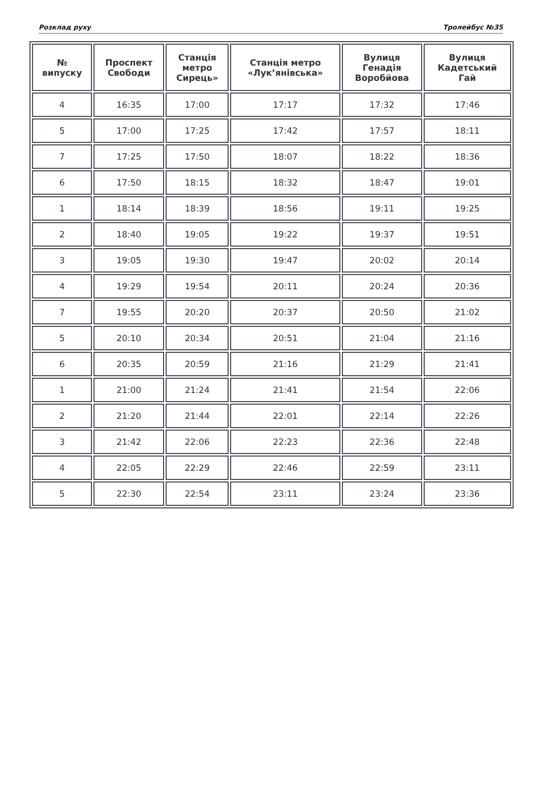Розклад руху Тролейбус №35
| № випуску | Проспект Свободи | Станція метро Сирець» | Станція метро «Лук’янівська» | Вулиця Генадія Воробйова | Вулиця Кадетський Гай |
| --- | --- | --- | --- | --- | --- |
| 4 | 16:35 | 17:00 | 17:17 | 17:32 | 17:46 |
| 5 | 17:00 | 17:25 | 17:42 | 17:57 | 18:11 |
| 7 | 17:25 | 17:50 | 18:07 | 18:22 | 18:36 |
| 6 | 17:50 | 18:15 | 18:32 | 18:47 | 19:01 |
| 1 | 18:14 | 18:39 | 18:56 | 19:11 | 19:25 |
| 2 | 18:40 | 19:05 | 19:22 | 19:37 | 19:51 |
| 3 | 19:05 | 19:30 | 19:47 | 20:02 | 20:14 |
| 4 | 19:29 | 19:54 | 20:11 | 20:24 | 20:36 |
| 7 | 19:55 | 20:20 | 20:37 | 20:50 | 21:02 |
| 5 | 20:10 | 20:34 | 20:51 | 21:04 | 21:16 |
| 6 | 20:35 | 20:59 | 21:16 | 21:29 | 21:41 |
| 1 | 21:00 | 21:24 | 21:41 | 21:54 | 22:06 |
| 2 | 21:20 | 21:44 | 22:01 | 22:14 | 22:26 |
| 3 | 21:42 | 22:06 | 22:23 | 22:36 | 22:48 |
| 4 | 22:05 | 22:29 | 22:46 | 22:59 | 23:11 |
| 5 | 22:30 | 22:54 | 23:11 | 23:24 | 23:36 |